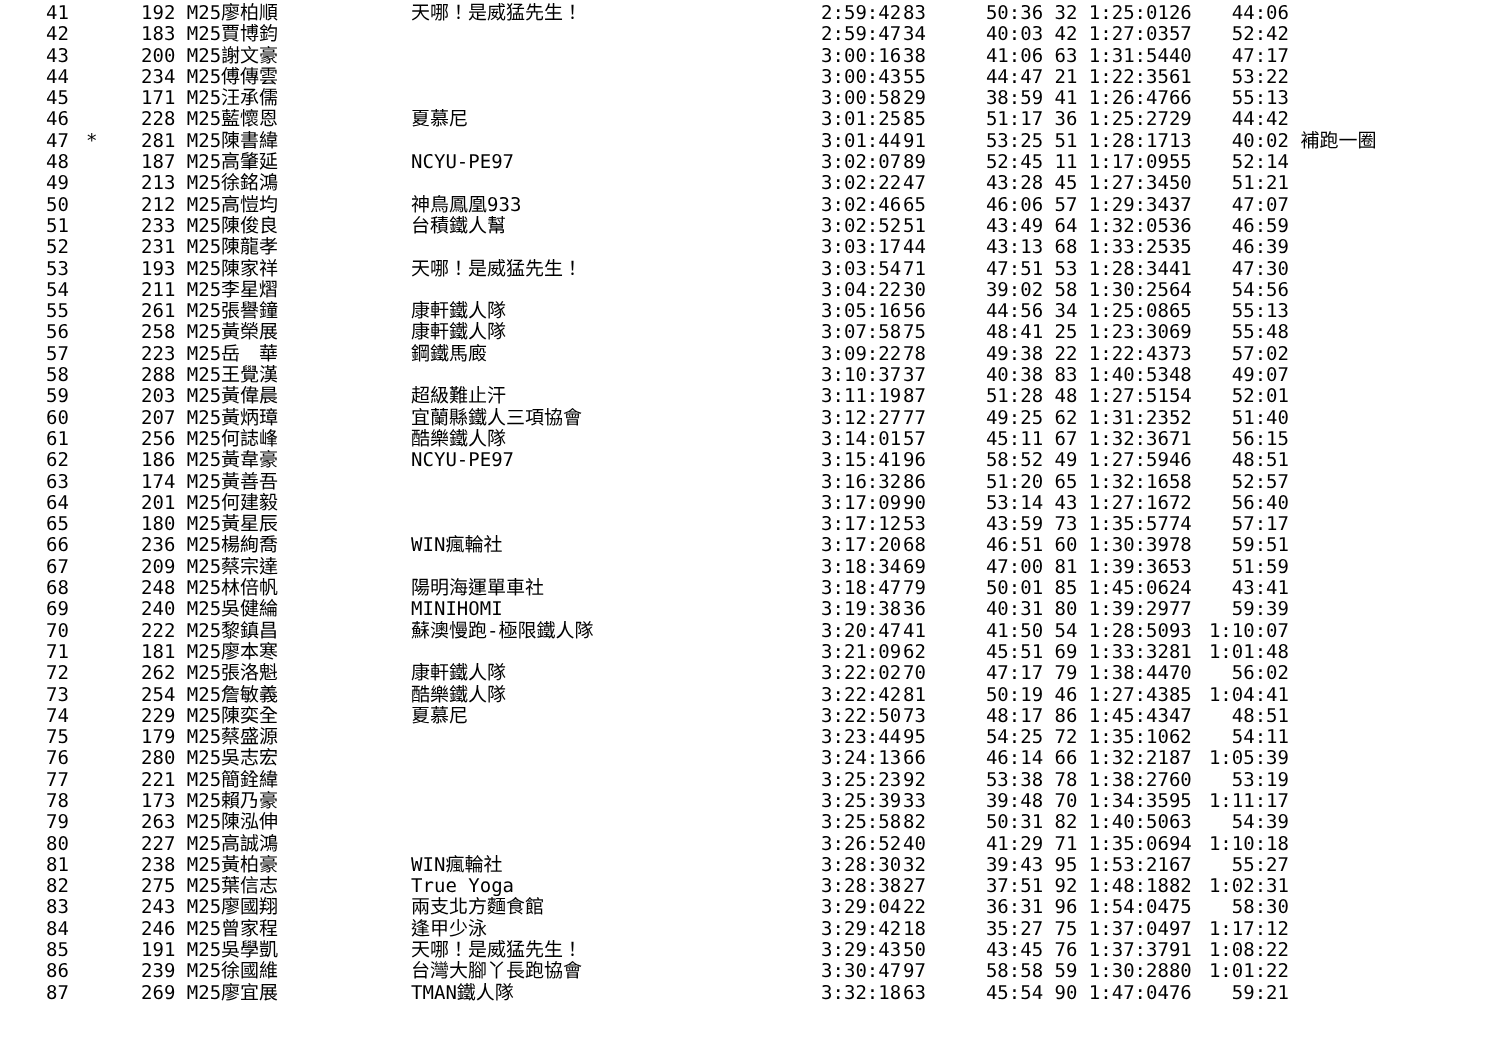| 41 | | 192 M25 | 廖柏順 | 天哪！是威猛先生！ | 2:59:42 | 83 | 50:36 | 32 1:25:01 | 26 | 44:06 | |
| 42 | | 183 M25 | 賈博鈞 | | 2:59:47 | 34 | 40:03 | 42 1:27:03 | 57 | 52:42 | |
| 43 | | 200 M25 | 謝文豪 | | 3:00:16 | 38 | 41:06 | 63 1:31:54 | 40 | 47:17 | |
| 44 | | 234 M25 | 傅傳雲 | | 3:00:43 | 55 | 44:47 | 21 1:22:35 | 61 | 53:22 | |
| 45 | | 171 M25 | 汪承儒 | | 3:00:58 | 29 | 38:59 | 41 1:26:47 | 66 | 55:13 | |
| 46 | | 228 M25 | 藍懷恩 | 夏慕尼 | 3:01:25 | 85 | 51:17 | 36 1:25:27 | 29 | 44:42 | |
| 47 | * | 281 M25 | 陳書緯 | | 3:01:44 | 91 | 53:25 | 51 1:28:17 | 13 | 40:02 | 補跑一圈 |
| 48 | | 187 M25 | 高肇延 | NCYU-PE97 | 3:02:07 | 89 | 52:45 | 11 1:17:09 | 55 | 52:14 | |
| 49 | | 213 M25 | 徐銘鴻 | | 3:02:22 | 47 | 43:28 | 45 1:27:34 | 50 | 51:21 | |
| 50 | | 212 M25 | 高愷均 | 神鳥鳳凰933 | 3:02:46 | 65 | 46:06 | 57 1:29:34 | 37 | 47:07 | |
| 51 | | 233 M25 | 陳俊良 | 台積鐵人幫 | 3:02:52 | 51 | 43:49 | 64 1:32:05 | 36 | 46:59 | |
| 52 | | 231 M25 | 陳龍孝 | | 3:03:17 | 44 | 43:13 | 68 1:33:25 | 35 | 46:39 | |
| 53 | | 193 M25 | 陳家祥 | 天哪！是威猛先生！ | 3:03:54 | 71 | 47:51 | 53 1:28:34 | 41 | 47:30 | |
| 54 | | 211 M25 | 李星熠 | | 3:04:22 | 30 | 39:02 | 58 1:30:25 | 64 | 54:56 | |
| 55 | | 261 M25 | 張譽鐘 | 康軒鐵人隊 | 3:05:16 | 56 | 44:56 | 34 1:25:08 | 65 | 55:13 | |
| 56 | | 258 M25 | 黃榮展 | 康軒鐵人隊 | 3:07:58 | 75 | 48:41 | 25 1:23:30 | 69 | 55:48 | |
| 57 | | 223 M25 | 岳 華 | 鋼鐵馬廄 | 3:09:22 | 78 | 49:38 | 22 1:22:43 | 73 | 57:02 | |
| 58 | | 288 M25 | 王覺漢 | | 3:10:37 | 37 | 40:38 | 83 1:40:53 | 48 | 49:07 | |
| 59 | | 203 M25 | 黃偉晨 | 超級難止汗 | 3:11:19 | 87 | 51:28 | 48 1:27:51 | 54 | 52:01 | |
| 60 | | 207 M25 | 黃炳璋 | 宜蘭縣鐵人三項協會 | 3:12:27 | 77 | 49:25 | 62 1:31:23 | 52 | 51:40 | |
| 61 | | 256 M25 | 何誌峰 | 酷樂鐵人隊 | 3:14:01 | 57 | 45:11 | 67 1:32:36 | 71 | 56:15 | |
| 62 | | 186 M25 | 黃韋豪 | NCYU-PE97 | 3:15:41 | 96 | 58:52 | 49 1:27:59 | 46 | 48:51 | |
| 63 | | 174 M25 | 黃善吾 | | 3:16:32 | 86 | 51:20 | 65 1:32:16 | 58 | 52:57 | |
| 64 | | 201 M25 | 何建毅 | | 3:17:09 | 90 | 53:14 | 43 1:27:16 | 72 | 56:40 | |
| 65 | | 180 M25 | 黃星辰 | | 3:17:12 | 53 | 43:59 | 73 1:35:57 | 74 | 57:17 | |
| 66 | | 236 M25 | 楊絢喬 | WIN瘋輪社 | 3:17:20 | 68 | 46:51 | 60 1:30:39 | 78 | 59:51 | |
| 67 | | 209 M25 | 蔡宗達 | | 3:18:34 | 69 | 47:00 | 81 1:39:36 | 53 | 51:59 | |
| 68 | | 248 M25 | 林倍帆 | 陽明海運單車社 | 3:18:47 | 79 | 50:01 | 85 1:45:06 | 24 | 43:41 | |
| 69 | | 240 M25 | 吳健綸 | MINIHOMI | 3:19:38 | 36 | 40:31 | 80 1:39:29 | 77 | 59:39 | |
| 70 | | 222 M25 | 黎鎮昌 | 蘇澳慢跑-極限鐵人隊 | 3:20:47 | 41 | 41:50 | 54 1:28:50 | 93 | 1:10:07 | |
| 71 | | 181 M25 | 廖本寒 | | 3:21:09 | 62 | 45:51 | 69 1:33:32 | 81 | 1:01:48 | |
| 72 | | 262 M25 | 張洛魁 | 康軒鐵人隊 | 3:22:02 | 70 | 47:17 | 79 1:38:44 | 70 | 56:02 | |
| 73 | | 254 M25 | 詹敏義 | 酷樂鐵人隊 | 3:22:42 | 81 | 50:19 | 46 1:27:43 | 85 | 1:04:41 | |
| 74 | | 229 M25 | 陳奕全 | 夏慕尼 | 3:22:50 | 73 | 48:17 | 86 1:45:43 | 47 | 48:51 | |
| 75 | | 179 M25 | 蔡盛源 | | 3:23:44 | 95 | 54:25 | 72 1:35:10 | 62 | 54:11 | |
| 76 | | 280 M25 | 吳志宏 | | 3:24:13 | 66 | 46:14 | 66 1:32:21 | 87 | 1:05:39 | |
| 77 | | 221 M25 | 簡銓緯 | | 3:25:23 | 92 | 53:38 | 78 1:38:27 | 60 | 53:19 | |
| 78 | | 173 M25 | 賴乃豪 | | 3:25:39 | 33 | 39:48 | 70 1:34:35 | 95 | 1:11:17 | |
| 79 | | 263 M25 | 陳泓伸 | | 3:25:58 | 82 | 50:31 | 82 1:40:50 | 63 | 54:39 | |
| 80 | | 227 M25 | 高誠鴻 | | 3:26:52 | 40 | 41:29 | 71 1:35:06 | 94 | 1:10:18 | |
| 81 | | 238 M25 | 黃柏豪 | WIN瘋輪社 | 3:28:30 | 32 | 39:43 | 95 1:53:21 | 67 | 55:27 | |
| 82 | | 275 M25 | 葉信志 | True Yoga | 3:28:38 | 27 | 37:51 | 92 1:48:18 | 82 | 1:02:31 | |
| 83 | | 243 M25 | 廖國翔 | 兩支北方麵食館 | 3:29:04 | 22 | 36:31 | 96 1:54:04 | 75 | 58:30 | |
| 84 | | 246 M25 | 曾家程 | 逢甲少泳 | 3:29:42 | 18 | 35:27 | 75 1:37:04 | 97 | 1:17:12 | |
| 85 | | 191 M25 | 吳學凱 | 天哪！是威猛先生！ | 3:29:43 | 50 | 43:45 | 76 1:37:37 | 91 | 1:08:22 | |
| 86 | | 239 M25 | 徐國維 | 台灣大腳丫長跑協會 | 3:30:47 | 97 | 58:58 | 59 1:30:28 | 80 | 1:01:22 | |
| 87 | | 269 M25 | 廖宜展 | TMAN鐵人隊 | 3:32:18 | 63 | 45:54 | 90 1:47:04 | 76 | 59:21 | |